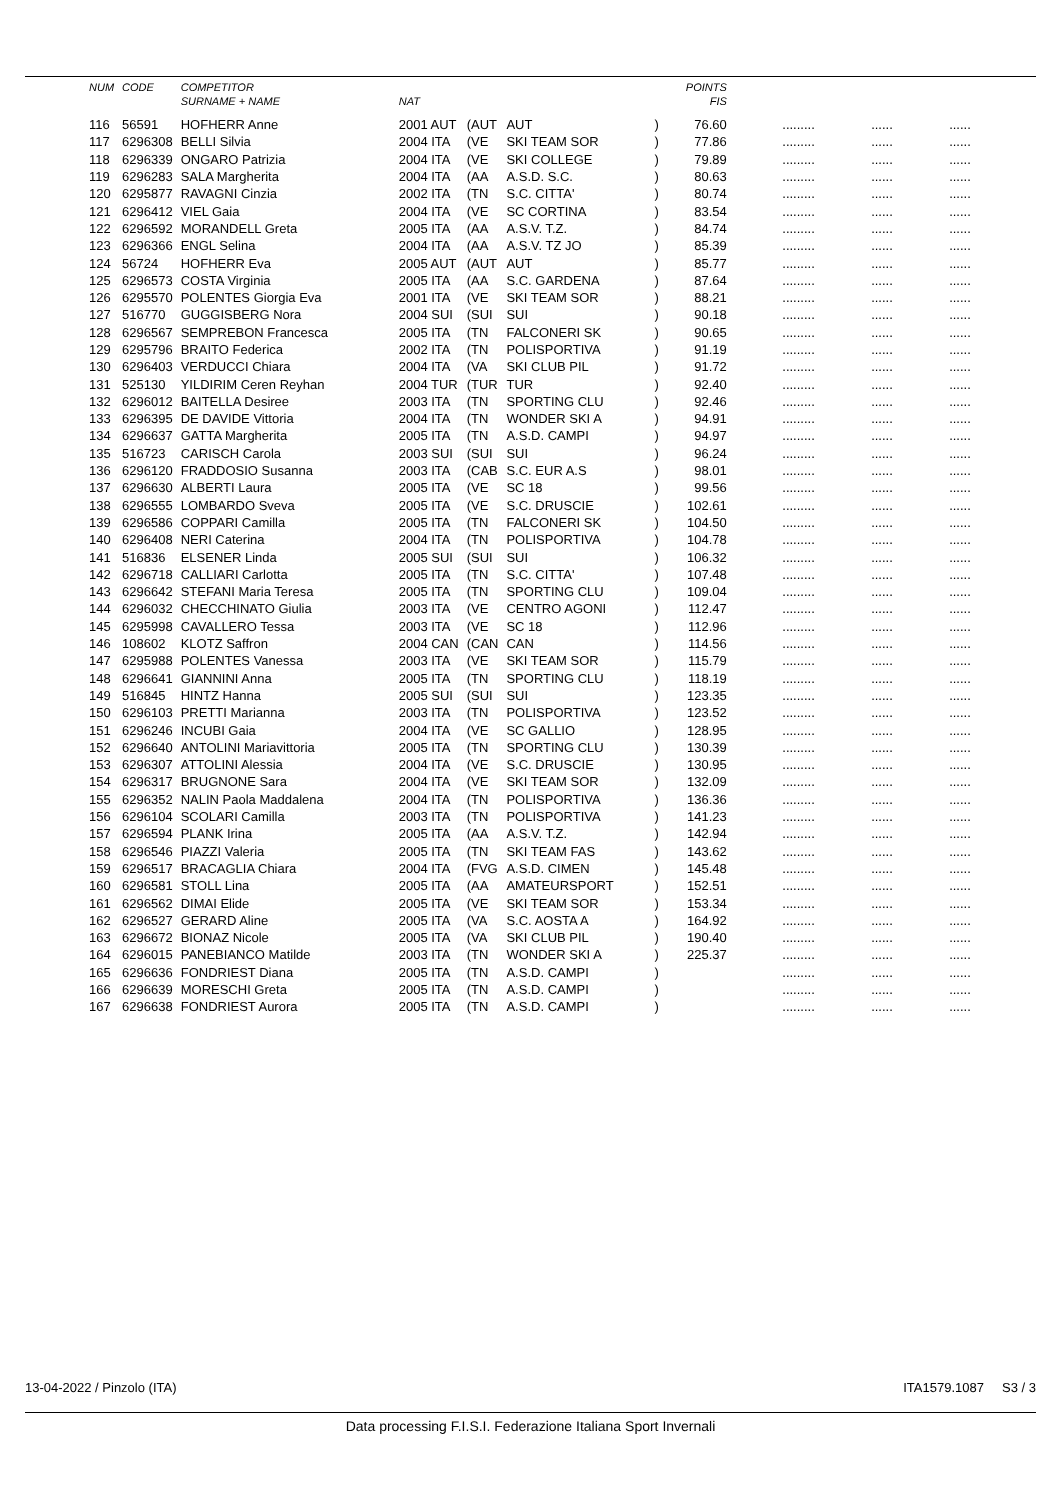| NUM | CODE | COMPETITOR | | | | | POINTS | | | |
| --- | --- | --- | --- | --- | --- | --- | --- | --- | --- | --- |
| | | SURNAME + NAME | NAT | | | | FIS | | | |
| 116 | 56591 | HOFHERR Anne | 2001 AUT | (AUT | AUT | ) | 76.60 | ......... | ...... | ...... |
| 117 | 6296308 | BELLI Silvia | 2004 ITA | (VE | SKI TEAM SOR | ) | 77.86 | ......... | ...... | ...... |
| 118 | 6296339 | ONGARO Patrizia | 2004 ITA | (VE | SKI COLLEGE | ) | 79.89 | ......... | ...... | ...... |
| 119 | 6296283 | SALA Margherita | 2004 ITA | (AA | A.S.D. S.C. | ) | 80.63 | ......... | ...... | ...... |
| 120 | 6295877 | RAVAGNI Cinzia | 2002 ITA | (TN | S.C. CITTA' | ) | 80.74 | ......... | ...... | ...... |
| 121 | 6296412 | VIEL Gaia | 2004 ITA | (VE | SC CORTINA | ) | 83.54 | ......... | ...... | ...... |
| 122 | 6296592 | MORANDELL Greta | 2005 ITA | (AA | A.S.V. T.Z. | ) | 84.74 | ......... | ...... | ...... |
| 123 | 6296366 | ENGL Selina | 2004 ITA | (AA | A.S.V. TZ JO | ) | 85.39 | ......... | ...... | ...... |
| 124 | 56724 | HOFHERR Eva | 2005 AUT | (AUT | AUT | ) | 85.77 | ......... | ...... | ...... |
| 125 | 6296573 | COSTA Virginia | 2005 ITA | (AA | S.C. GARDENA | ) | 87.64 | ......... | ...... | ...... |
| 126 | 6295570 | POLENTES Giorgia Eva | 2001 ITA | (VE | SKI TEAM SOR | ) | 88.21 | ......... | ...... | ...... |
| 127 | 516770 | GUGGISBERG Nora | 2004 SUI | (SUI | SUI | ) | 90.18 | ......... | ...... | ...... |
| 128 | 6296567 | SEMPREBON Francesca | 2005 ITA | (TN | FALCONERI SK | ) | 90.65 | ......... | ...... | ...... |
| 129 | 6295796 | BRAITO Federica | 2002 ITA | (TN | POLISPORTIVA | ) | 91.19 | ......... | ...... | ...... |
| 130 | 6296403 | VERDUCCI Chiara | 2004 ITA | (VA | SKI CLUB PIL | ) | 91.72 | ......... | ...... | ...... |
| 131 | 525130 | YILDIRIM Ceren Reyhan | 2004 TUR | (TUR | TUR | ) | 92.40 | ......... | ...... | ...... |
| 132 | 6296012 | BAITELLA Desiree | 2003 ITA | (TN | SPORTING CLU | ) | 92.46 | ......... | ...... | ...... |
| 133 | 6296395 | DE DAVIDE Vittoria | 2004 ITA | (TN | WONDER SKI A | ) | 94.91 | ......... | ...... | ...... |
| 134 | 6296637 | GATTA Margherita | 2005 ITA | (TN | A.S.D. CAMPI | ) | 94.97 | ......... | ...... | ...... |
| 135 | 516723 | CARISCH Carola | 2003 SUI | (SUI | SUI | ) | 96.24 | ......... | ...... | ...... |
| 136 | 6296120 | FRADDOSIO Susanna | 2003 ITA | (CAB | S.C. EUR A.S | ) | 98.01 | ......... | ...... | ...... |
| 137 | 6296630 | ALBERTI Laura | 2005 ITA | (VE | SC 18 | ) | 99.56 | ......... | ...... | ...... |
| 138 | 6296555 | LOMBARDO Sveva | 2005 ITA | (VE | S.C. DRUSCIE | ) | 102.61 | ......... | ...... | ...... |
| 139 | 6296586 | COPPARI Camilla | 2005 ITA | (TN | FALCONERI SK | ) | 104.50 | ......... | ...... | ...... |
| 140 | 6296408 | NERI Caterina | 2004 ITA | (TN | POLISPORTIVA | ) | 104.78 | ......... | ...... | ...... |
| 141 | 516836 | ELSENER Linda | 2005 SUI | (SUI | SUI | ) | 106.32 | ......... | ...... | ...... |
| 142 | 6296718 | CALLIARI Carlotta | 2005 ITA | (TN | S.C. CITTA' | ) | 107.48 | ......... | ...... | ...... |
| 143 | 6296642 | STEFANI Maria Teresa | 2005 ITA | (TN | SPORTING CLU | ) | 109.04 | ......... | ...... | ...... |
| 144 | 6296032 | CHECCHINATO Giulia | 2003 ITA | (VE | CENTRO AGONI | ) | 112.47 | ......... | ...... | ...... |
| 145 | 6295998 | CAVALLERO Tessa | 2003 ITA | (VE | SC 18 | ) | 112.96 | ......... | ...... | ...... |
| 146 | 108602 | KLOTZ Saffron | 2004 CAN | (CAN | CAN | ) | 114.56 | ......... | ...... | ...... |
| 147 | 6295988 | POLENTES Vanessa | 2003 ITA | (VE | SKI TEAM SOR | ) | 115.79 | ......... | ...... | ...... |
| 148 | 6296641 | GIANNINI Anna | 2005 ITA | (TN | SPORTING CLU | ) | 118.19 | ......... | ...... | ...... |
| 149 | 516845 | HINTZ Hanna | 2005 SUI | (SUI | SUI | ) | 123.35 | ......... | ...... | ...... |
| 150 | 6296103 | PRETTI Marianna | 2003 ITA | (TN | POLISPORTIVA | ) | 123.52 | ......... | ...... | ...... |
| 151 | 6296246 | INCUBI Gaia | 2004 ITA | (VE | SC GALLIO | ) | 128.95 | ......... | ...... | ...... |
| 152 | 6296640 | ANTOLINI Mariavittoria | 2005 ITA | (TN | SPORTING CLU | ) | 130.39 | ......... | ...... | ...... |
| 153 | 6296307 | ATTOLINI Alessia | 2004 ITA | (VE | S.C. DRUSCIE | ) | 130.95 | ......... | ...... | ...... |
| 154 | 6296317 | BRUGNONE Sara | 2004 ITA | (VE | SKI TEAM SOR | ) | 132.09 | ......... | ...... | ...... |
| 155 | 6296352 | NALIN Paola Maddalena | 2004 ITA | (TN | POLISPORTIVA | ) | 136.36 | ......... | ...... | ...... |
| 156 | 6296104 | SCOLARI Camilla | 2003 ITA | (TN | POLISPORTIVA | ) | 141.23 | ......... | ...... | ...... |
| 157 | 6296594 | PLANK Irina | 2005 ITA | (AA | A.S.V. T.Z. | ) | 142.94 | ......... | ...... | ...... |
| 158 | 6296546 | PIAZZI Valeria | 2005 ITA | (TN | SKI TEAM FAS | ) | 143.62 | ......... | ...... | ...... |
| 159 | 6296517 | BRACAGLIA Chiara | 2004 ITA | (FVG | A.S.D. CIMEN | ) | 145.48 | ......... | ...... | ...... |
| 160 | 6296581 | STOLL Lina | 2005 ITA | (AA | AMATEURSPORT | ) | 152.51 | ......... | ...... | ...... |
| 161 | 6296562 | DIMAI Elide | 2005 ITA | (VE | SKI TEAM SOR | ) | 153.34 | ......... | ...... | ...... |
| 162 | 6296527 | GERARD Aline | 2005 ITA | (VA | S.C. AOSTA A | ) | 164.92 | ......... | ...... | ...... |
| 163 | 6296672 | BIONAZ Nicole | 2005 ITA | (VA | SKI CLUB PIL | ) | 190.40 | ......... | ...... | ...... |
| 164 | 6296015 | PANEBIANCO Matilde | 2003 ITA | (TN | WONDER SKI A | ) | 225.37 | ......... | ...... | ...... |
| 165 | 6296636 | FONDRIEST Diana | 2005 ITA | (TN | A.S.D. CAMPI | ) | | ......... | ...... | ...... |
| 166 | 6296639 | MORESCHI Greta | 2005 ITA | (TN | A.S.D. CAMPI | ) | | ......... | ...... | ...... |
| 167 | 6296638 | FONDRIEST Aurora | 2005 ITA | (TN | A.S.D. CAMPI | ) | | ......... | ...... | ...... |
13-04-2022 / Pinzolo (ITA) ITA1579.1087 S3 / 3
Data processing F.I.S.I. Federazione Italiana Sport Invernali